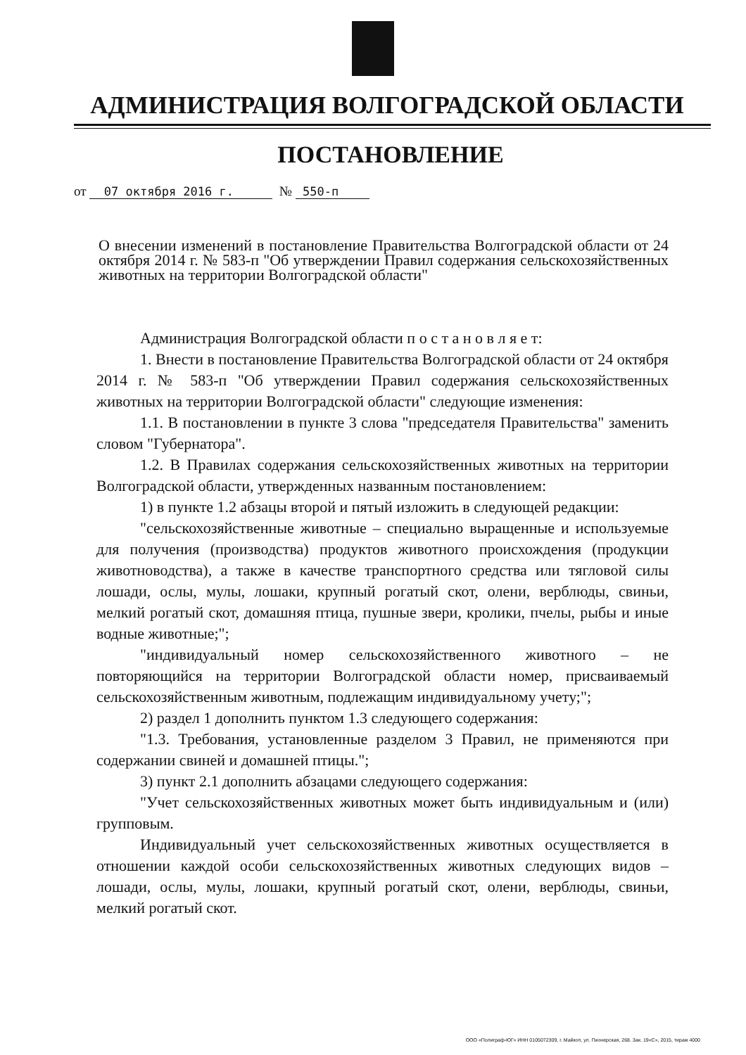АДМИНИСТРАЦИЯ ВОЛГОГРАДСКОЙ ОБЛАСТИ
ПОСТАНОВЛЕНИЕ
от 07 октября 2016 г. № 550-п
О внесении изменений в постановление Правительства Волгоградской области от 24 октября 2014 г. № 583-п "Об утверждении Правил содержания сельскохозяйственных животных на территории Волгоградской области"
Администрация Волгоградской области п о с т а н о в л я е т:
1. Внести в постановление Правительства Волгоградской области от 24 октября 2014 г. № 583-п "Об утверждении Правил содержания сельскохозяйственных животных на территории Волгоградской области" следующие изменения:
1.1. В постановлении в пункте 3 слова "председателя Правительства" заменить словом "Губернатора".
1.2. В Правилах содержания сельскохозяйственных животных на территории Волгоградской области, утвержденных названным постановлением:
1) в пункте 1.2 абзацы второй и пятый изложить в следующей редакции:
"сельскохозяйственные животные – специально выращенные и используемые для получения (производства) продуктов животного происхождения (продукции животноводства), а также в качестве транспортного средства или тягловой силы лошади, ослы, мулы, лошаки, крупный рогатый скот, олени, верблюды, свиньи, мелкий рогатый скот, домашняя птица, пушные звери, кролики, пчелы, рыбы и иные водные животные;";
"индивидуальный номер сельскохозяйственного животного – не повторяющийся на территории Волгоградской области номер, присваиваемый сельскохозяйственным животным, подлежащим индивидуальному учету;";
2) раздел 1 дополнить пунктом 1.3 следующего содержания:
"1.3. Требования, установленные разделом 3 Правил, не применяются при содержании свиней и домашней птицы.";
3) пункт 2.1 дополнить абзацами следующего содержания:
"Учет сельскохозяйственных животных может быть индивидуальным и (или) групповым.
Индивидуальный учет сельскохозяйственных животных осуществляется в отношении каждой особи сельскохозяйственных животных следующих видов – лошади, ослы, мулы, лошаки, крупный рогатый скот, олени, верблюды, свиньи, мелкий рогатый скот.
ООО «Полиграф-ЮГ» ИНН 0105072309, г. Майкоп, ул. Пионерская, 268. Зак. 19«С», 2015, тираж 4000